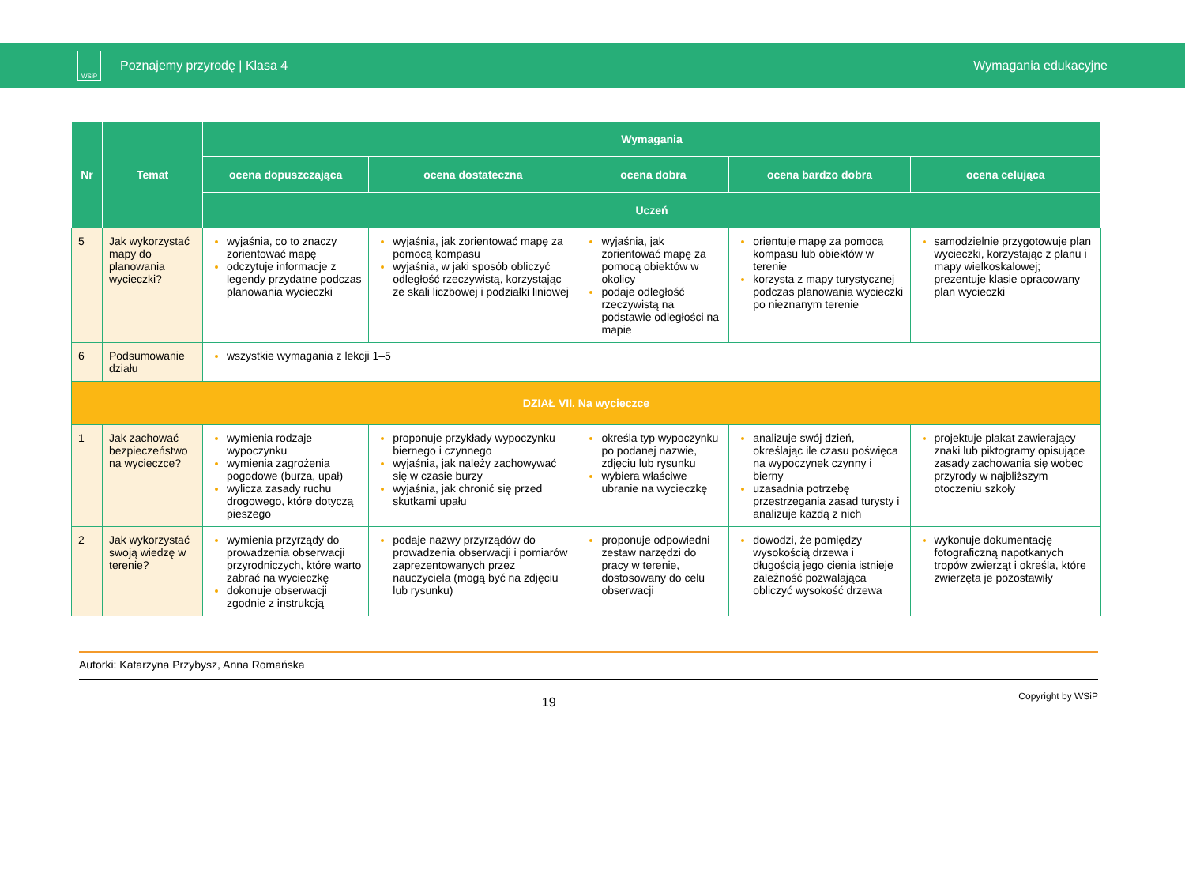WSiP
Poznajemy przyrodę | Klasa 4 Wymagania edukacyjne
| Nr | Temat | Wymagania | | | | |
| --- | --- | --- | --- | --- | --- | --- |
| | | ocena dopuszczająca | ocena dostateczna | ocena dobra | ocena bardzo dobra | ocena celująca |
| | | Uczeń | | | | |
| 5 | Jak wykorzystać mapy do planowania wycieczki? | wyjaśnia, co to znaczy zorientować mapę odczytuje informacje z legendy przydatne podczas planowania wycieczki | wyjaśnia, jak zorientować mapę za pomocą kompasu wyjaśnia, w jaki sposób obliczyć odległość rzeczywistą, korzystając ze skali liczbowej i podziałki liniowej | wyjaśnia, jak zorientować mapę za pomocą obiektów w okolicy podaje odległość rzeczywistą na podstawie odległości na mapie | orientuje mapę za pomocą kompasu lub obiektów w terenie korzysta z mapy turystycznej podczas planowania wycieczki po nieznanym terenie | samodzielnie przygotowuje plan wycieczki, korzystając z planu i mapy wielkoskalowej; prezentuje klasie opracowany plan wycieczki |
| 6 | Podsumowanie działu | wszystkie wymagania z lekcji 1–5 | | | | |
| DZIAŁ VII. Na wycieczce | | | | | | |
| 1 | Jak zachować bezpieczeństwo na wycieczce? | wymienia rodzaje wypoczynku wymienia zagrożenia pogodowe (burza, upał) wylicza zasady ruchu drogowego, które dotyczą pieszego | proponuje przykłady wypoczynku biernego i czynnego wyjaśnia, jak należy zachowywać się w czasie burzy wyjaśnia, jak chronić się przed skutkami upału | określa typ wypoczynku po podanej nazwie, zdjęciu lub rysunku wybiera właściwe ubranie na wycieczkę | analizuje swój dzień, określając ile czasu poświęca na wypoczynek czynny i bierny uzasadnia potrzebę przestrzegania zasad turysty i analizuje każdą z nich | projektuje plakat zawierający znaki lub piktogramy opisujące zasady zachowania się wobec przyrody w najbliższym otoczeniu szkoły |
| 2 | Jak wykorzystać swoją wiedzę w terenie? | wymienia przyrządy do prowadzenia obserwacji przyrodniczych, które warto zabrać na wycieczkę dokonuje obserwacji zgodnie z instrukcją | podaje nazwy przyrządów do prowadzenia obserwacji i pomiarów zaprezentowanych przez nauczyciela (mogą być na zdjęciu lub rysunku) | proponuje odpowiedni zestaw narzędzi do pracy w terenie, dostosowany do celu obserwacji | dowodzi, że pomiędzy wysokością drzewa i długością jego cienia istnieje zależność pozwalająca obliczyć wysokość drzewa | wykonuje dokumentację fotograficzną napotkanych tropów zwierząt i określa, które zwierzęta je pozostawiły |
Autorki: Katarzyna Przybysz, Anna Romańska
19
Copyright by WSiP